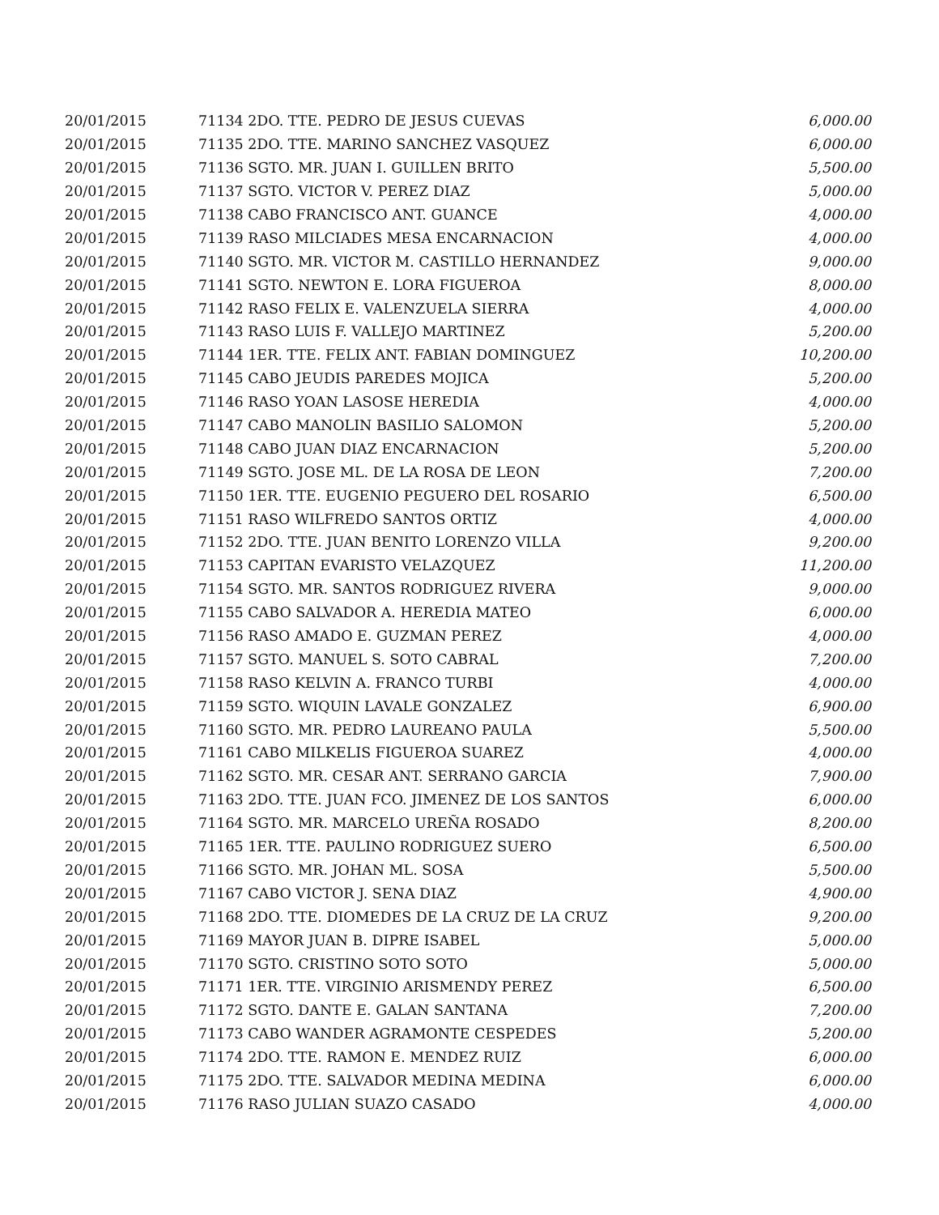| 20/01/2015 | 71134 2DO. TTE. PEDRO DE JESUS CUEVAS | 6,000.00 |
| 20/01/2015 | 71135 2DO. TTE. MARINO SANCHEZ VASQUEZ | 6,000.00 |
| 20/01/2015 | 71136 SGTO. MR. JUAN I. GUILLEN BRITO | 5,500.00 |
| 20/01/2015 | 71137 SGTO. VICTOR V. PEREZ DIAZ | 5,000.00 |
| 20/01/2015 | 71138 CABO FRANCISCO ANT. GUANCE | 4,000.00 |
| 20/01/2015 | 71139 RASO MILCIADES MESA ENCARNACION | 4,000.00 |
| 20/01/2015 | 71140 SGTO. MR. VICTOR M. CASTILLO HERNANDEZ | 9,000.00 |
| 20/01/2015 | 71141 SGTO. NEWTON E. LORA FIGUEROA | 8,000.00 |
| 20/01/2015 | 71142 RASO FELIX E. VALENZUELA SIERRA | 4,000.00 |
| 20/01/2015 | 71143 RASO LUIS F. VALLEJO MARTINEZ | 5,200.00 |
| 20/01/2015 | 71144 1ER. TTE. FELIX ANT. FABIAN DOMINGUEZ | 10,200.00 |
| 20/01/2015 | 71145 CABO JEUDIS PAREDES MOJICA | 5,200.00 |
| 20/01/2015 | 71146 RASO YOAN LASOSE HEREDIA | 4,000.00 |
| 20/01/2015 | 71147 CABO MANOLIN BASILIO SALOMON | 5,200.00 |
| 20/01/2015 | 71148 CABO JUAN DIAZ ENCARNACION | 5,200.00 |
| 20/01/2015 | 71149 SGTO. JOSE ML. DE LA ROSA DE LEON | 7,200.00 |
| 20/01/2015 | 71150 1ER. TTE. EUGENIO PEGUERO DEL ROSARIO | 6,500.00 |
| 20/01/2015 | 71151 RASO WILFREDO SANTOS ORTIZ | 4,000.00 |
| 20/01/2015 | 71152 2DO. TTE. JUAN BENITO LORENZO VILLA | 9,200.00 |
| 20/01/2015 | 71153 CAPITAN EVARISTO VELAZQUEZ | 11,200.00 |
| 20/01/2015 | 71154 SGTO. MR. SANTOS RODRIGUEZ RIVERA | 9,000.00 |
| 20/01/2015 | 71155 CABO SALVADOR A. HEREDIA MATEO | 6,000.00 |
| 20/01/2015 | 71156 RASO AMADO E. GUZMAN PEREZ | 4,000.00 |
| 20/01/2015 | 71157 SGTO. MANUEL S. SOTO CABRAL | 7,200.00 |
| 20/01/2015 | 71158 RASO KELVIN A. FRANCO TURBI | 4,000.00 |
| 20/01/2015 | 71159 SGTO. WIQUIN LAVALE GONZALEZ | 6,900.00 |
| 20/01/2015 | 71160 SGTO. MR. PEDRO LAUREANO PAULA | 5,500.00 |
| 20/01/2015 | 71161 CABO MILKELIS FIGUEROA SUAREZ | 4,000.00 |
| 20/01/2015 | 71162 SGTO. MR. CESAR ANT. SERRANO GARCIA | 7,900.00 |
| 20/01/2015 | 71163 2DO. TTE. JUAN FCO. JIMENEZ DE LOS SANTOS | 6,000.00 |
| 20/01/2015 | 71164 SGTO. MR. MARCELO UREÑA ROSADO | 8,200.00 |
| 20/01/2015 | 71165 1ER. TTE. PAULINO RODRIGUEZ SUERO | 6,500.00 |
| 20/01/2015 | 71166 SGTO. MR. JOHAN ML. SOSA | 5,500.00 |
| 20/01/2015 | 71167 CABO VICTOR J. SENA DIAZ | 4,900.00 |
| 20/01/2015 | 71168 2DO. TTE. DIOMEDES DE LA CRUZ DE LA CRUZ | 9,200.00 |
| 20/01/2015 | 71169 MAYOR JUAN B. DIPRE ISABEL | 5,000.00 |
| 20/01/2015 | 71170 SGTO. CRISTINO SOTO SOTO | 5,000.00 |
| 20/01/2015 | 71171 1ER. TTE. VIRGINIO ARISMENDY PEREZ | 6,500.00 |
| 20/01/2015 | 71172 SGTO. DANTE E. GALAN SANTANA | 7,200.00 |
| 20/01/2015 | 71173 CABO WANDER AGRAMONTE CESPEDES | 5,200.00 |
| 20/01/2015 | 71174 2DO. TTE. RAMON E. MENDEZ RUIZ | 6,000.00 |
| 20/01/2015 | 71175 2DO. TTE. SALVADOR MEDINA MEDINA | 6,000.00 |
| 20/01/2015 | 71176 RASO JULIAN SUAZO CASADO | 4,000.00 |